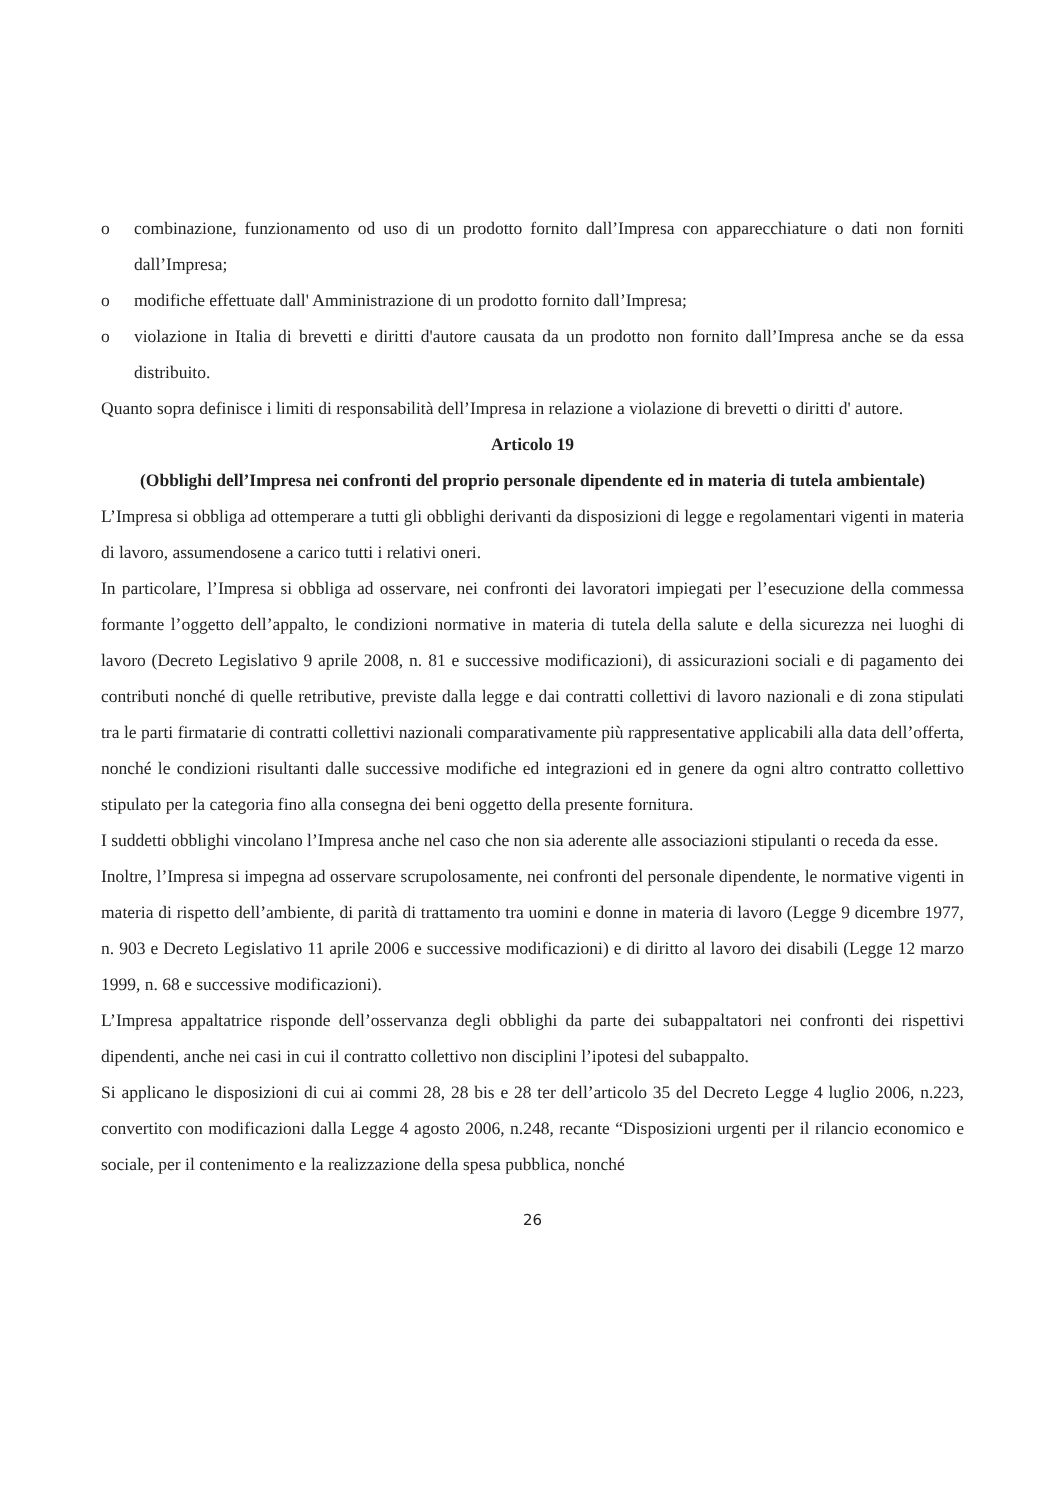o combinazione, funzionamento od uso di un prodotto fornito dall’Impresa con apparecchiature o dati non forniti dall’Impresa;
o modifiche effettuate dall' Amministrazione di un prodotto fornito dall’Impresa;
o violazione in Italia di brevetti e diritti d'autore causata da un prodotto non fornito dall’Impresa anche se da essa distribuito.
Quanto sopra definisce i limiti di responsabilità dell’Impresa in relazione a violazione di brevetti o diritti d' autore.
Articolo 19
(Obblighi dell’Impresa nei confronti del proprio personale dipendente ed in materia di tutela ambientale)
L’Impresa si obbliga ad ottemperare a tutti gli obblighi derivanti da disposizioni di legge e regolamentari vigenti in materia di lavoro, assumendosene a carico tutti i relativi oneri.
In particolare, l’Impresa si obbliga ad osservare, nei confronti dei lavoratori impiegati per l’esecuzione della commessa formante l’oggetto dell’appalto, le condizioni normative in materia di tutela della salute e della sicurezza nei luoghi di lavoro (Decreto Legislativo 9 aprile 2008, n. 81 e successive modificazioni), di assicurazioni sociali e di pagamento dei contributi nonché di quelle retributive, previste dalla legge e dai contratti collettivi di lavoro nazionali e di zona stipulati tra le parti firmatarie di contratti collettivi nazionali comparativamente più rappresentative applicabili alla data dell’offerta, nonché le condizioni risultanti dalle successive modifiche ed integrazioni ed in genere da ogni altro contratto collettivo stipulato per la categoria fino alla consegna dei beni oggetto della presente fornitura.
I suddetti obblighi vincolano l’Impresa anche nel caso che non sia aderente alle associazioni stipulanti o receda da esse.
Inoltre, l’Impresa si impegna ad osservare scrupolosamente, nei confronti del personale dipendente, le normative vigenti in materia di rispetto dell’ambiente, di parità di trattamento tra uomini e donne in materia di lavoro (Legge 9 dicembre 1977, n. 903 e Decreto Legislativo 11 aprile 2006 e successive modificazioni) e di diritto al lavoro dei disabili (Legge 12 marzo 1999, n. 68 e successive modificazioni).
L’Impresa appaltatrice risponde dell’osservanza degli obblighi da parte dei subappaltatori nei confronti dei rispettivi dipendenti, anche nei casi in cui il contratto collettivo non disciplini l’ipotesi del subappalto.
Si applicano le disposizioni di cui ai commi 28, 28 bis e 28 ter dell’articolo 35 del Decreto Legge 4 luglio 2006, n.223, convertito con modificazioni dalla Legge 4 agosto 2006, n.248, recante “Disposizioni urgenti per il rilancio economico e sociale, per il contenimento e la realizzazione della spesa pubblica, nonché
26